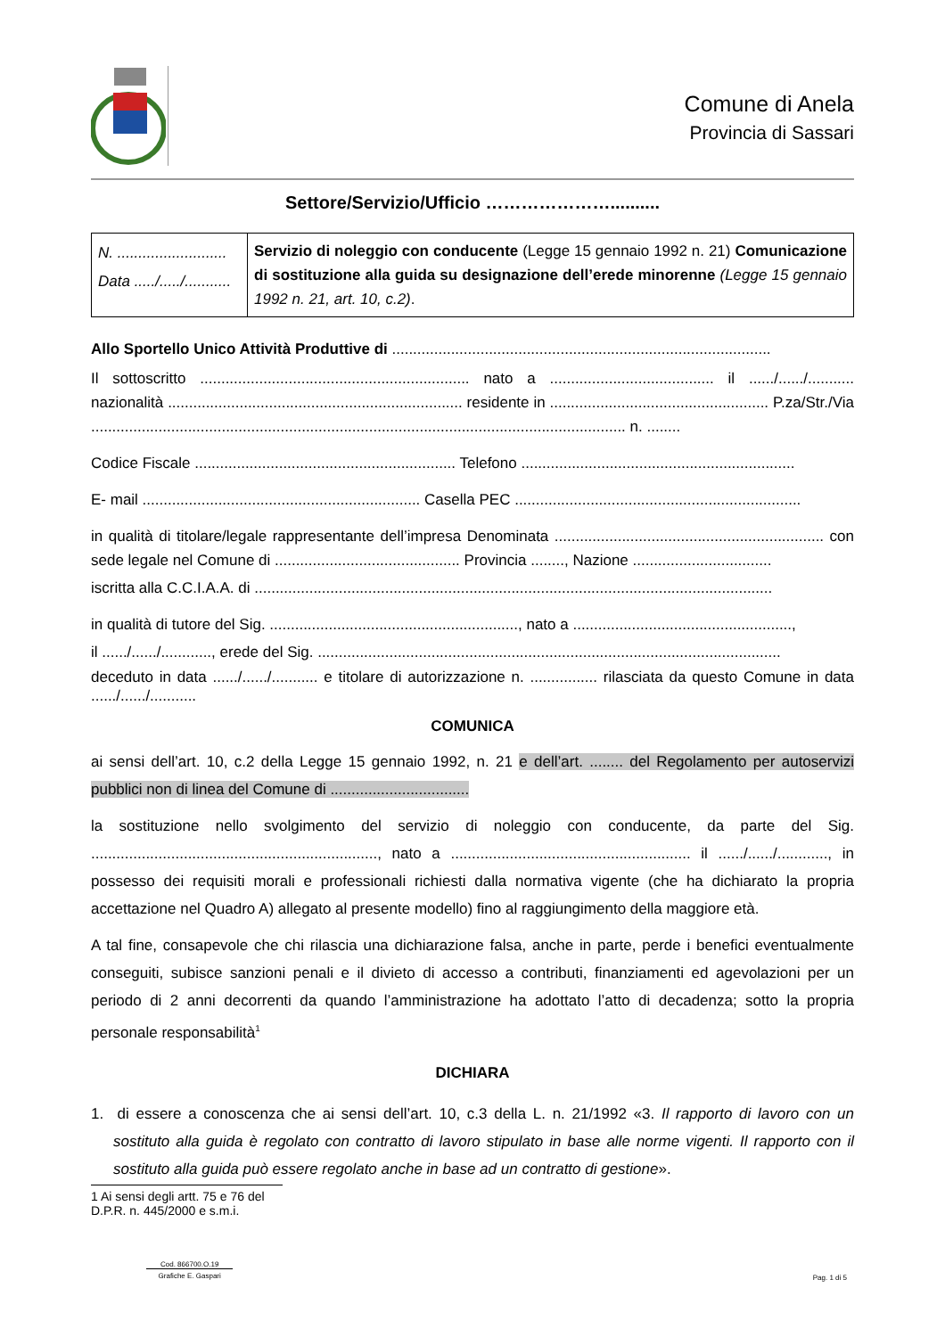Comune di Anela
Provincia di Sassari
Settore/Servizio/Ufficio …………………..........
| N. .......................... Data ...../...../........... | Servizio di noleggio con conducente (Legge 15 gennaio 1992 n. 21) Comunicazione di sostituzione alla guida su designazione dell’erede minorenne (Legge 15 gennaio 1992 n. 21, art. 10, c.2) . |
Allo Sportello Unico Attività Produttive di ..........................................................................................
Il sottoscritto ................................................................ nato a ....................................... il ....../....../........... nazionalità ...................................................................... residente in .................................................... P.za/Str./Via ............................................................................................................................... n. ........
Codice Fiscale .............................................................. Telefono .................................................................
E- mail .................................................................. Casella PEC ....................................................................
in qualità di titolare/legale rappresentante dell’impresa Denominata ................................................................ con sede legale nel Comune di ............................................ Provincia ........, Nazione .................................
iscritta alla C.C.I.A.A. di ...........................................................................................................................
in qualità di tutore del Sig. ..........................................................., nato a ....................................................,
il ....../....../............, erede del Sig. ..............................................................................................................
deceduto in data ....../....../........... e titolare di autorizzazione n. ................ rilasciata da questo Comune in data ....../....../...........
COMUNICA
ai sensi dell’art. 10, c.2 della Legge 15 gennaio 1992, n. 21 e dell’art. ........ del Regolamento per autoservizi pubblici non di linea del Comune di .................................
la sostituzione nello svolgimento del servizio di noleggio con conducente, da parte del Sig. ...................................................................., nato a ......................................................... il ....../....../............, in possesso dei requisiti morali e professionali richiesti dalla normativa vigente (che ha dichiarato la propria accettazione nel Quadro A) allegato al presente modello) fino al raggiungimento della maggiore età.
A tal fine, consapevole che chi rilascia una dichiarazione falsa, anche in parte, perde i benefici eventualmente conseguiti, subisce sanzioni penali e il divieto di accesso a contributi, finanziamenti ed agevolazioni per un periodo di 2 anni decorrenti da quando l’amministrazione ha adottato l’atto di decadenza; sotto la propria personale responsabilità<sup>1</sup>
DICHIARA
1. di essere a conoscenza che ai sensi dell’art. 10, c.3 della L. n. 21/1992 «3. Il rapporto di lavoro con un sostituto alla guida è regolato con contratto di lavoro stipulato in base alle norme vigenti. Il rapporto con il sostituto alla guida può essere regolato anche in base ad un contratto di gestione».
1 Ai sensi degli artt. 75 e 76 del D.P.R. n. 445/2000 e s.m.i.
Cod. 866700.O.19
Grafiche E. Gaspari
Pag. 1 di 5